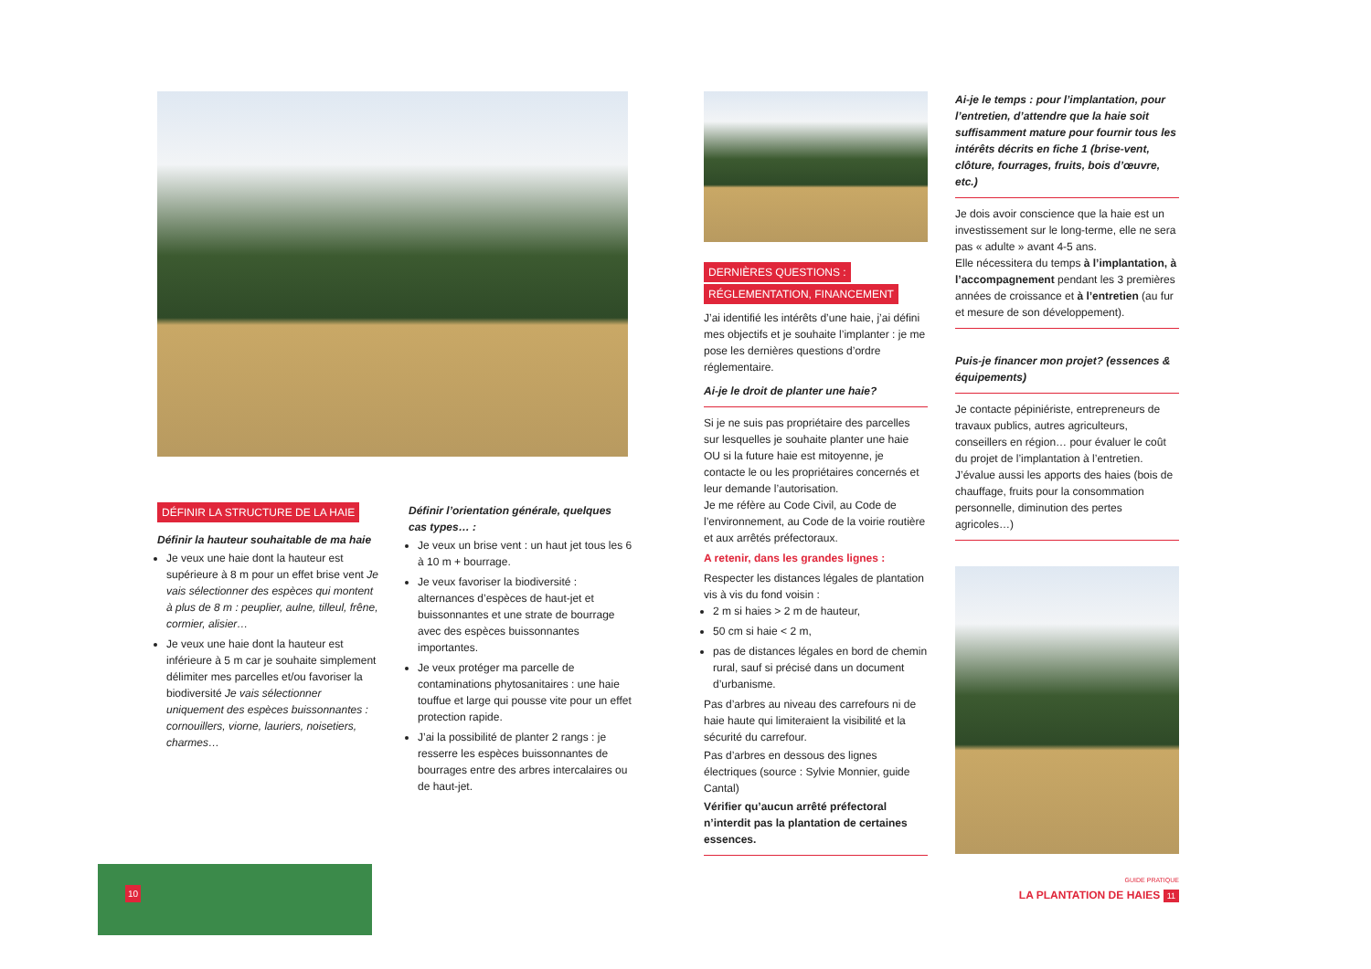DÉFINIR LA STRUCTURE DE LA HAIE
Définir la hauteur souhaitable de ma haie
Je veux une haie dont la hauteur est supérieure à 8 m pour un effet brise vent Je vais sélectionner des espèces qui montent à plus de 8 m : peuplier, aulne, tilleul, frêne, cormier, alisier…
Je veux une haie dont la hauteur est inférieure à 5 m car je souhaite simplement délimiter mes parcelles et/ou favoriser la biodiversité Je vais sélectionner uniquement des espèces buissonnantes : cornouillers, viorne, lauriers, noisetiers, charmes…
Définir l’orientation générale, quelques cas types… :
Je veux un brise vent : un haut jet tous les 6 à 10 m + bourrage.
Je veux favoriser la biodiversité : alternances d’espèces de haut-jet et buissonnantes et une strate de bourrage avec des espèces buissonnantes importantes.
Je veux protéger ma parcelle de contaminations phytosanitaires : une haie touffue et large qui pousse vite pour un effet protection rapide.
J’ai la possibilité de planter 2 rangs : je resserre les espèces buissonnantes de bourrages entre des arbres intercalaires ou de haut-jet.
10
DERNIÈRES QUESTIONS :
RÉGLEMENTATION, FINANCEMENT
J’ai identifié les intérêts d’une haie, j’ai défini mes objectifs et je souhaite l’implanter : je me pose les dernières questions d’ordre réglementaire.
Ai-je le droit de planter une haie?
Si je ne suis pas propriétaire des parcelles sur lesquelles je souhaite planter une haie OU si la future haie est mitoyenne, je contacte le ou les propriétaires concernés et leur demande l’autorisation.
Je me réfère au Code Civil, au Code de l’environnement, au Code de la voirie routière et aux arrêtés préfectoraux.
A retenir, dans les grandes lignes :
Respecter les distances légales de plantation vis à vis du fond voisin :
2 m si haies > 2 m de hauteur,
50 cm si haie < 2 m,
pas de distances légales en bord de chemin rural, sauf si précisé dans un document d’urbanisme.
Pas d’arbres au niveau des carrefours ni de haie haute qui limiteraient la visibilité et la sécurité du carrefour.
Pas d’arbres en dessous des lignes électriques (source : Sylvie Monnier, guide Cantal)
Vérifier qu’aucun arrêté préfectoral n’interdit pas la plantation de certaines essences.
Ai-je le temps : pour l’implantation, pour l’entretien, d’attendre que la haie soit suffisamment mature pour fournir tous les intérêts décrits en fiche 1 (brise-vent, clôture, fourrages, fruits, bois d’œuvre, etc.)
Je dois avoir conscience que la haie est un investissement sur le long-terme, elle ne sera pas « adulte » avant 4-5 ans.
Elle nécessitera du temps à l’implantation, à l’accompagnement pendant les 3 premières années de croissance et à l’entretien (au fur et mesure de son développement).
Puis-je financer mon projet? (essences & équipements)
Je contacte pépiniériste, entrepreneurs de travaux publics, autres agriculteurs, conseillers en région… pour évaluer le coût du projet de l’implantation à l’entretien. J’évalue aussi les apports des haies (bois de chauffage, fruits pour la consommation personnelle, diminution des pertes agricoles…)
GUIDE PRATIQUE
LA PLANTATION DE HAIES 11